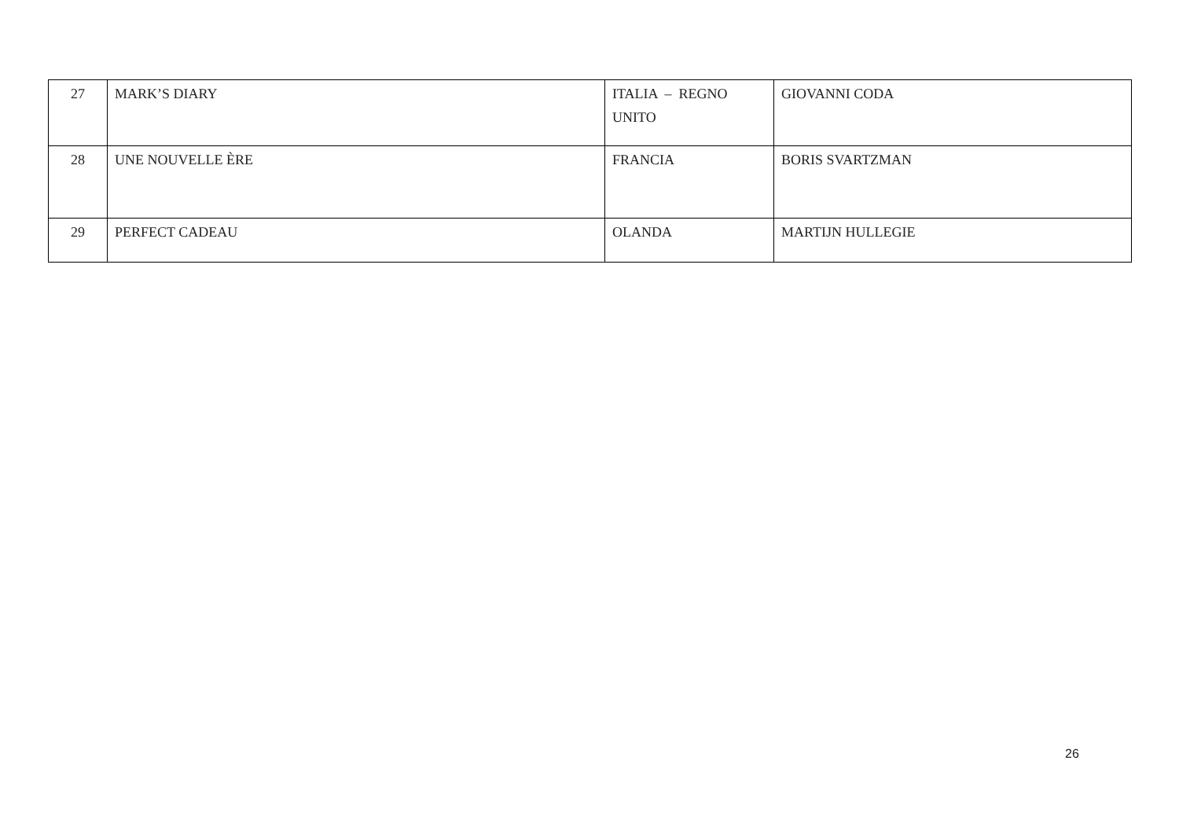| 27 | MARK’S DIARY | ITALIA – REGNO UNITO | GIOVANNI CODA |
| 28 | UNE NOUVELLE ÈRE | FRANCIA | BORIS SVARTZMAN |
| 29 | PERFECT CADEAU | OLANDA | MARTIJN HULLEGIE |
26